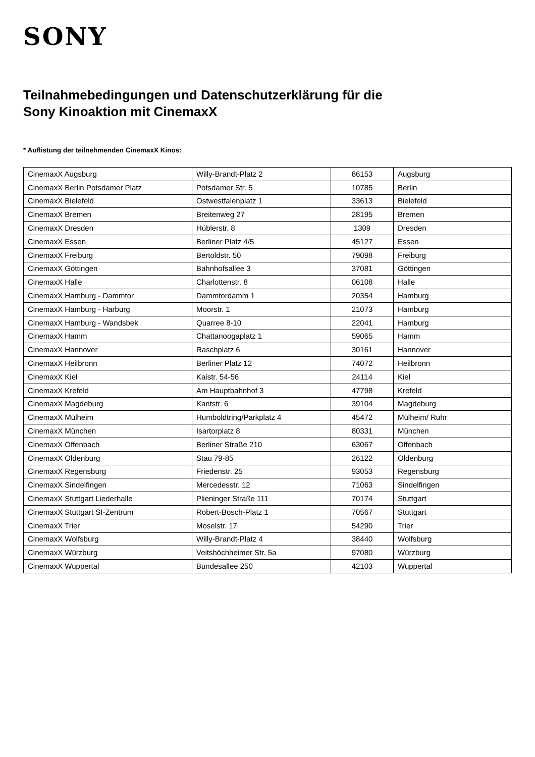SONY
Teilnahmebedingungen und Datenschutzerklärung für die
Sony Kinoaktion mit CinemaxX
* Auflistung der teilnehmenden CinemaxX Kinos:
| CinemaxX Augsburg | Willy-Brandt-Platz 2 | 86153 | Augsburg |
| CinemaxX Berlin Potsdamer Platz | Potsdamer Str. 5 | 10785 | Berlin |
| CinemaxX Bielefeld | Ostwestfalenplatz 1 | 33613 | Bielefeld |
| CinemaxX Bremen | Breitenweg 27 | 28195 | Bremen |
| CinemaxX Dresden | Hüblerstr. 8 | 1309 | Dresden |
| CinemaxX Essen | Berliner Platz 4/5 | 45127 | Essen |
| CinemaxX Freiburg | Bertoldstr. 50 | 79098 | Freiburg |
| CinemaxX Göttingen | Bahnhofsallee 3 | 37081 | Göttingen |
| CinemaxX Halle | Charlottenstr. 8 | 06108 | Halle |
| CinemaxX Hamburg - Dammtor | Dammtordamm 1 | 20354 | Hamburg |
| CinemaxX Hamburg - Harburg | Moorstr. 1 | 21073 | Hamburg |
| CinemaxX Hamburg - Wandsbek | Quarree 8-10 | 22041 | Hamburg |
| CinemaxX Hamm | Chattanoogaplatz 1 | 59065 | Hamm |
| CinemaxX Hannover | Raschplatz 6 | 30161 | Hannover |
| CinemaxX Heilbronn | Berliner Platz 12 | 74072 | Heilbronn |
| CinemaxX Kiel | Kaistr. 54-56 | 24114 | Kiel |
| CinemaxX Krefeld | Am Hauptbahnhof 3 | 47798 | Krefeld |
| CinemaxX Magdeburg | Kantstr. 6 | 39104 | Magdeburg |
| CinemaxX Mülheim | Humboldtring/Parkplatz 4 | 45472 | Mülheim/ Ruhr |
| CinemaxX München | Isartorplatz 8 | 80331 | München |
| CinemaxX Offenbach | Berliner Straße 210 | 63067 | Offenbach |
| CinemaxX Oldenburg | Stau 79-85 | 26122 | Oldenburg |
| CinemaxX Regensburg | Friedenstr. 25 | 93053 | Regensburg |
| CinemaxX Sindelfingen | Mercedesstr. 12 | 71063 | Sindelfingen |
| CinemaxX Stuttgart Liederhalle | Plieninger Straße 111 | 70174 | Stuttgart |
| CinemaxX Stuttgart SI-Zentrum | Robert-Bosch-Platz 1 | 70567 | Stuttgart |
| CinemaxX Trier | Moselstr. 17 | 54290 | Trier |
| CinemaxX Wolfsburg | Willy-Brandt-Platz 4 | 38440 | Wolfsburg |
| CinemaxX Würzburg | Veitshöchheimer Str. 5a | 97080 | Würzburg |
| CinemaxX Wuppertal | Bundesallee 250 | 42103 | Wuppertal |